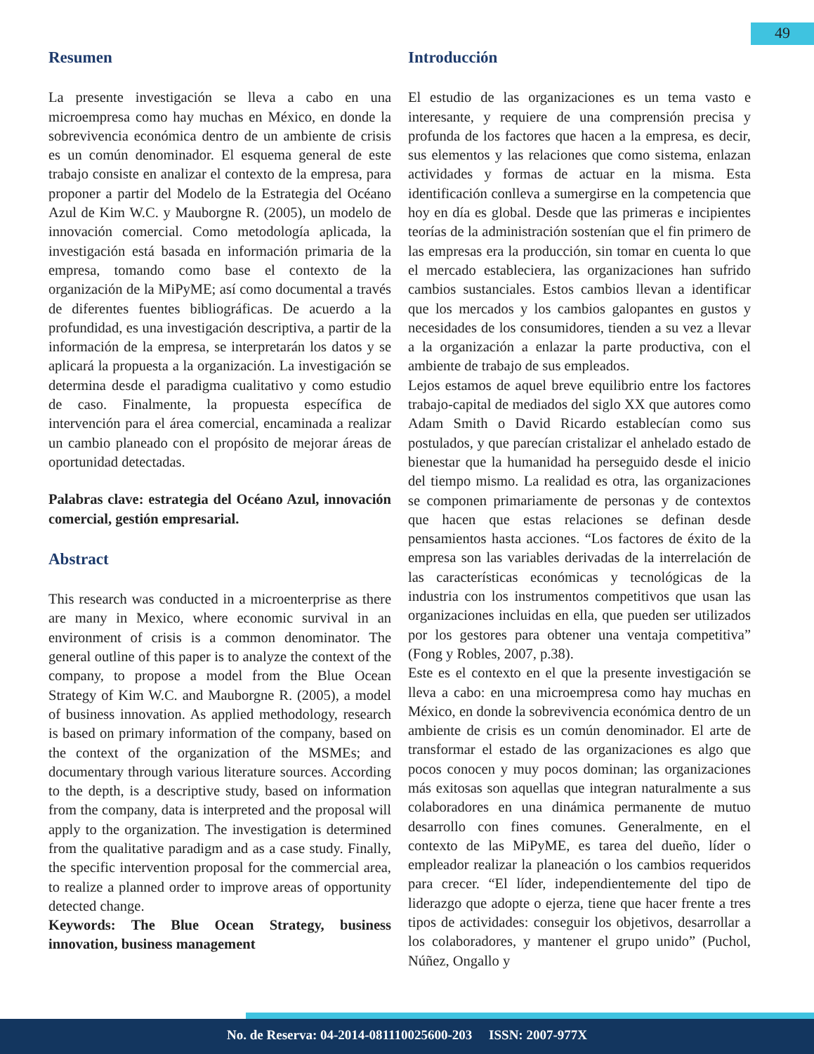49
Resumen
La presente investigación se lleva a cabo en una microempresa como hay muchas en México, en donde la sobrevivencia económica dentro de un ambiente de crisis es un común denominador. El esquema general de este trabajo consiste en analizar el contexto de la empresa, para proponer a partir del Modelo de la Estrategia del Océano Azul de Kim W.C. y Mauborgne R. (2005), un modelo de innovación comercial. Como metodología aplicada, la investigación está basada en información primaria de la empresa, tomando como base el contexto de la organización de la MiPyME; así como documental a través de diferentes fuentes bibliográficas. De acuerdo a la profundidad, es una investigación descriptiva, a partir de la información de la empresa, se interpretarán los datos y se aplicará la propuesta a la organización. La investigación se determina desde el paradigma cualitativo y como estudio de caso. Finalmente, la propuesta específica de intervención para el área comercial, encaminada a realizar un cambio planeado con el propósito de mejorar áreas de oportunidad detectadas.
Palabras clave: estrategia del Océano Azul, innovación comercial, gestión empresarial.
Abstract
This research was conducted in a microenterprise as there are many in Mexico, where economic survival in an environment of crisis is a common denominator. The general outline of this paper is to analyze the context of the company, to propose a model from the Blue Ocean Strategy of Kim W.C. and Mauborgne R. (2005), a model of business innovation. As applied methodology, research is based on primary information of the company, based on the context of the organization of the MSMEs; and documentary through various literature sources. According to the depth, is a descriptive study, based on information from the company, data is interpreted and the proposal will apply to the organization. The investigation is determined from the qualitative paradigm and as a case study. Finally, the specific intervention proposal for the commercial area, to realize a planned order to improve areas of opportunity detected change.
Keywords: The Blue Ocean Strategy, business innovation, business management
Introducción
El estudio de las organizaciones es un tema vasto e interesante, y requiere de una comprensión precisa y profunda de los factores que hacen a la empresa, es decir, sus elementos y las relaciones que como sistema, enlazan actividades y formas de actuar en la misma. Esta identificación conlleva a sumergirse en la competencia que hoy en día es global. Desde que las primeras e incipientes teorías de la administración sostenían que el fin primero de las empresas era la producción, sin tomar en cuenta lo que el mercado estableciera, las organizaciones han sufrido cambios sustanciales. Estos cambios llevan a identificar que los mercados y los cambios galopantes en gustos y necesidades de los consumidores, tienden a su vez a llevar a la organización a enlazar la parte productiva, con el ambiente de trabajo de sus empleados.
Lejos estamos de aquel breve equilibrio entre los factores trabajo-capital de mediados del siglo XX que autores como Adam Smith o David Ricardo establecían como sus postulados, y que parecían cristalizar el anhelado estado de bienestar que la humanidad ha perseguido desde el inicio del tiempo mismo. La realidad es otra, las organizaciones se componen primariamente de personas y de contextos que hacen que estas relaciones se definan desde pensamientos hasta acciones. “Los factores de éxito de la empresa son las variables derivadas de la interrelación de las características económicas y tecnológicas de la industria con los instrumentos competitivos que usan las organizaciones incluidas en ella, que pueden ser utilizados por los gestores para obtener una ventaja competitiva” (Fong y Robles, 2007, p.38).
Este es el contexto en el que la presente investigación se lleva a cabo: en una microempresa como hay muchas en México, en donde la sobrevivencia económica dentro de un ambiente de crisis es un común denominador. El arte de transformar el estado de las organizaciones es algo que pocos conocen y muy pocos dominan; las organizaciones más exitosas son aquellas que integran naturalmente a sus colaboradores en una dinámica permanente de mutuo desarrollo con fines comunes. Generalmente, en el contexto de las MiPyME, es tarea del dueño, líder o empleador realizar la planeación o los cambios requeridos para crecer. “El líder, independientemente del tipo de liderazgo que adopte o ejerza, tiene que hacer frente a tres tipos de actividades: conseguir los objetivos, desarrollar a los colaboradores, y mantener el grupo unido” (Puchol, Núñez, Ongallo y
No. de Reserva: 04-2014-081110025600-203 ISSN: 2007-977X